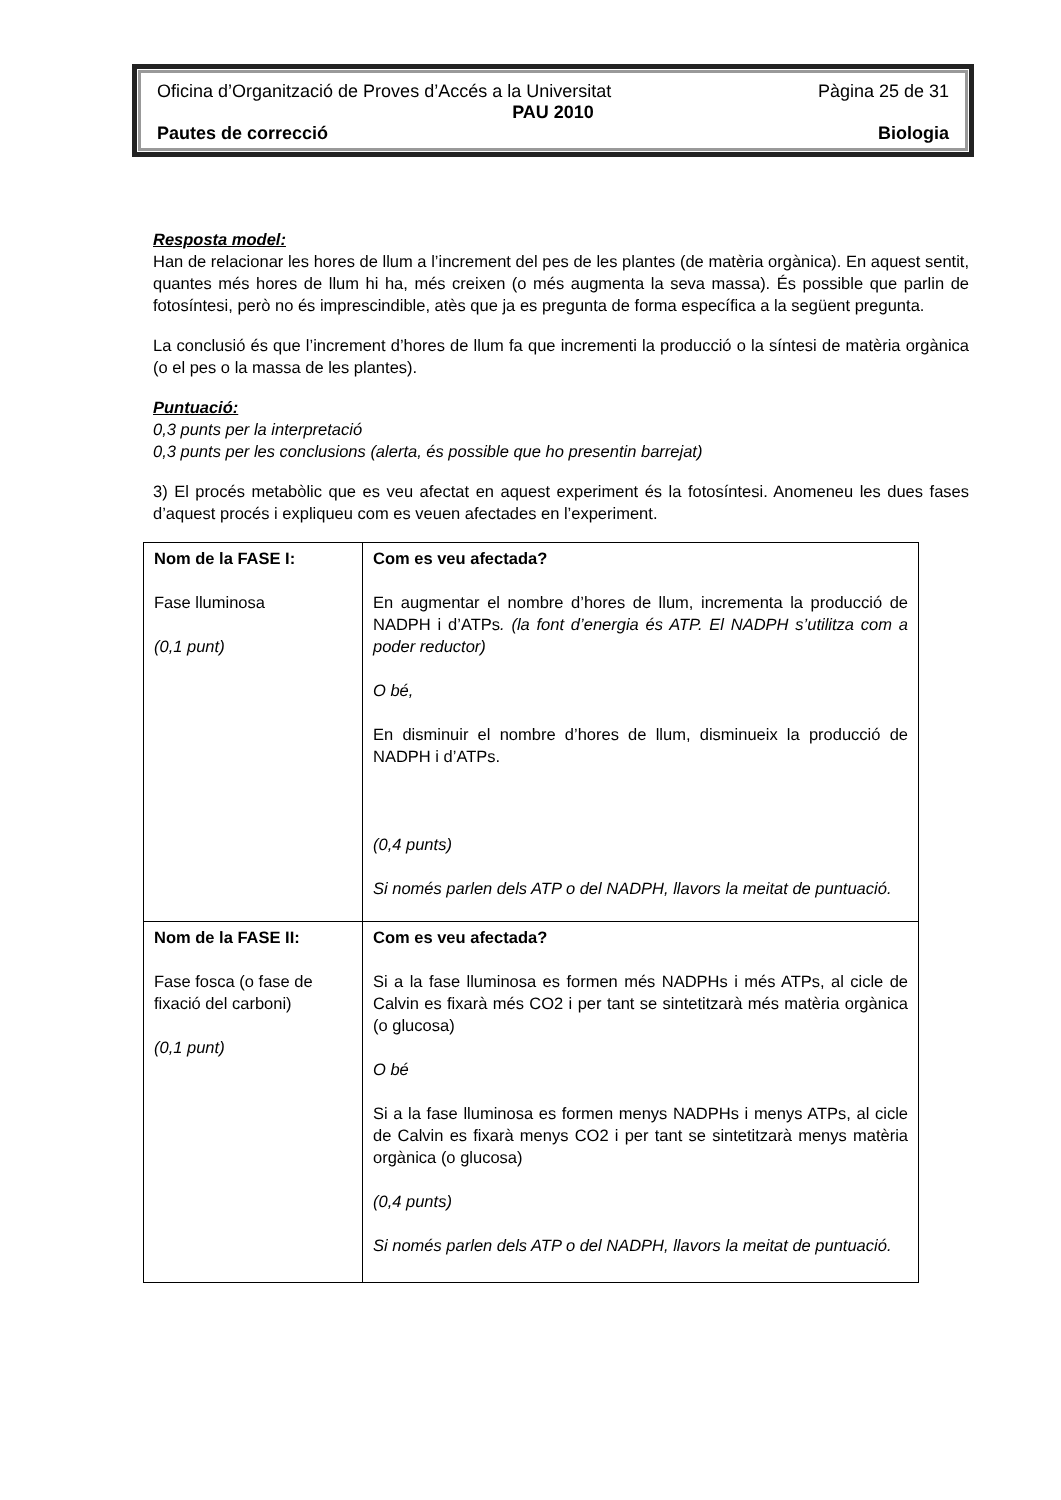Oficina d’Organització de Proves d’Accés a la Universitat Pàgina 25 de 31
PAU 2010
Pautes de correcció Biologia
Resposta model:
Han de relacionar les hores de llum a l’increment del pes de les plantes (de matèria orgànica). En aquest sentit, quantes més hores de llum hi ha, més creixen (o més augmenta la seva massa). És possible que parlin de fotosíntesi, però no és imprescindible, atès que ja es pregunta de forma específica a la següent pregunta.
La conclusió és que l’increment d’hores de llum fa que incrementi la producció o la síntesi de matèria orgànica (o el pes o la massa de les plantes).
Puntuació:
0,3 punts per la interpretació
0,3 punts per les conclusions (alerta, és possible que ho presentin barrejat)
3) El procés metabòlic que es veu afectat en aquest experiment és la fotosíntesi. Anomeneu les dues fases d’aquest procés i expliqueu com es veuen afectades en l’experiment.
| Nom de la FASE I: Fase lluminosa (0,1 punt) | Com es veu afectada? En augmentar el nombre d’hores de llum, incrementa la producció de NADPH i d’ATPs . (la font d’energia és ATP. El NADPH s’utilitza com a poder reductor) O bé, En disminuir el nombre d’hores de llum, disminueix la producció de NADPH i d’ATPs. (0,4 punts) Si només parlen dels ATP o del NADPH, llavors la meitat de puntuació. |
| Nom de la FASE II: Fase fosca (o fase de fixació del carboni) (0,1 punt) | Com es veu afectada? Si a la fase lluminosa es formen més NADPHs i més ATPs, al cicle de Calvin es fixarà més CO2 i per tant se sintetitzarà més matèria orgànica (o glucosa) O bé Si a la fase lluminosa es formen menys NADPHs i menys ATPs, al cicle de Calvin es fixarà menys CO2 i per tant se sintetitzarà menys matèria orgànica (o glucosa) (0,4 punts) Si només parlen dels ATP o del NADPH, llavors la meitat de puntuació. |